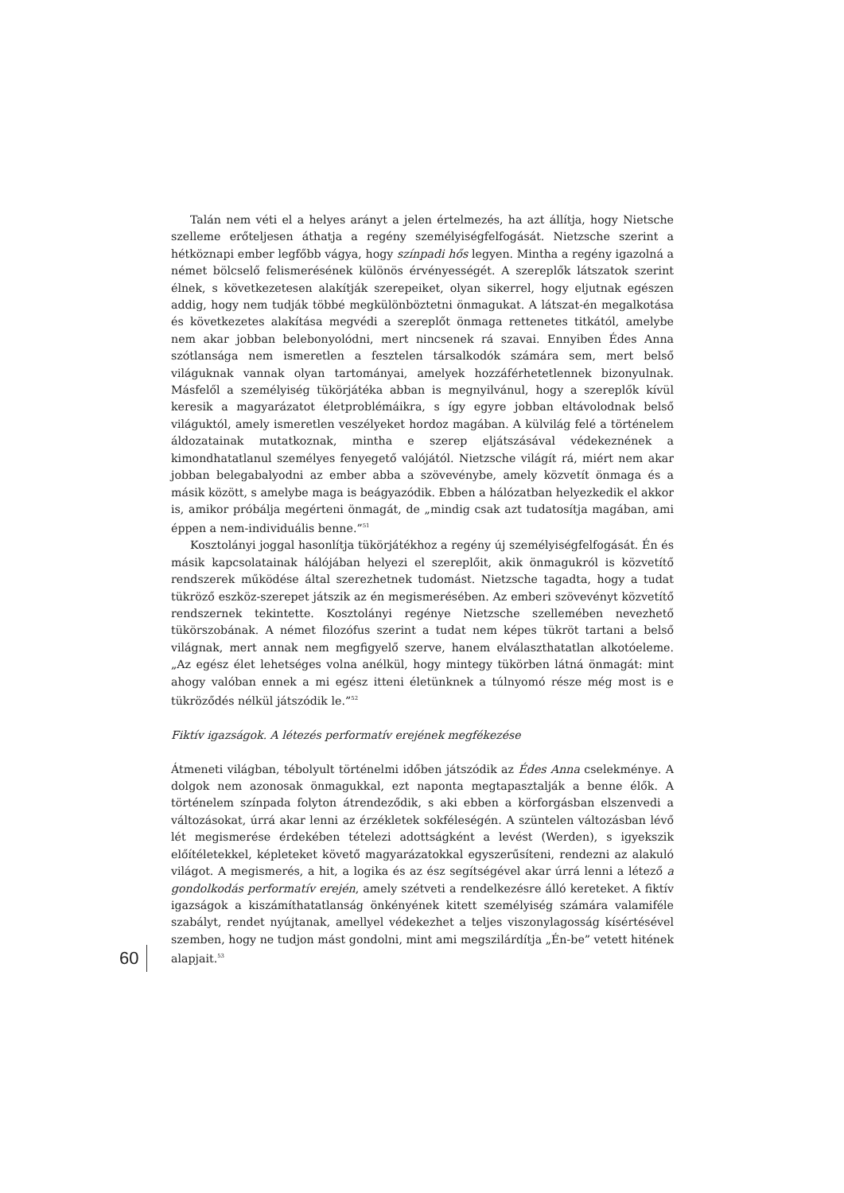Talán nem véti el a helyes arányt a jelen értelmezés, ha azt állítja, hogy Nietsche szelleme erőteljesen áthatja a regény személyiségfelfogását. Nietzsche szerint a hétköznapi ember legfőbb vágya, hogy színpadi hős legyen. Mintha a regény igazolná a német bölcselő felismerésének különös érvényességét. A szereplők látszatok szerint élnek, s következetesen alakítják szerepeiket, olyan sikerrel, hogy eljutnak egészen addig, hogy nem tudják többé megkülönböztetni önmagukat. A látszat-én megalkotása és következetes alakítása megvédi a szereplőt önmaga rettenetes titkától, amelybe nem akar jobban belebonyolódni, mert nincsenek rá szavai. Ennyiben Édes Anna szótlansága nem ismeretlen a fesztelen társalkodók számára sem, mert belső világuknak vannak olyan tartományai, amelyek hozzáférhetetlennek bizonyulnak. Másfelől a személyiség tükörjátéka abban is megnyilvánul, hogy a szereplők kívül keresik a magyarázatot életproblémáikra, s így egyre jobban eltávolodnak belső világuktól, amely ismeretlen veszélyeket hordoz magában. A külvilág felé a történelem áldozatainak mutatkoznak, mintha e szerep eljátszásával védekeznének a kimondhatatlanul személyes fenyegető valójától. Nietzsche világít rá, miért nem akar jobban belegabalyodni az ember abba a szövevénybe, amely közvetít önmaga és a másik között, s amelybe maga is beágyazódik. Ebben a hálózatban helyezkedik el akkor is, amikor próbálja megérteni önmagát, de „mindig csak azt tudatosítja magában, ami éppen a nem-individuális benne.”<sup>51</sup>
Kosztolányi joggal hasonlítja tükörjátékhoz a regény új személyiségfelfogását. Én és másik kapcsolatainak hálójában helyezi el szereplőit, akik önmagukról is közvetítő rendszerek működése által szerezhetnek tudomást. Nietzsche tagadta, hogy a tudat tükröző eszköz-szerepet játszik az én megismerésében. Az emberi szövevényt közvetítő rendszernek tekintette. Kosztolányi regénye Nietzsche szellemében nevezhető tükörszobának. A német filozófus szerint a tudat nem képes tükröt tartani a belső világnak, mert annak nem megfigyelő szerve, hanem elválaszthatatlan alkotóeleme. „Az egész élet lehetséges volna anélkül, hogy mintegy tükörben látná önmagát: mint ahogy valóban ennek a mi egész itteni életünknek a túlnyomó része még most is e tükröződés nélkül játszódik le.”<sup>52</sup>
Fiktív igazságok. A létezés performatív erejének megfékezése
Átmeneti világban, tébolyult történelmi időben játszódik az Édes Anna cselekménye. A dolgok nem azonosak önmagukkal, ezt naponta megtapasztalják a benne élők. A történelem színpada folyton átrendeződik, s aki ebben a körforgásban elszenvedi a változásokat, úrrá akar lenni az érzékletek sokféleségén. A szüntelen változásban lévő lét megismerése érdekében tételezi adottságként a levést (Werden), s igyekszik előítéletekkel, képleteket követő magyarázatokkal egyszerűsíteni, rendezni az alakuló világot. A megismerés, a hit, a logika és az ész segítségével akar úrrá lenni a létező a gondolkodás performatív erején, amely szétveti a rendelkezésre álló kereteket. A fiktív igazságok a kiszámíthatatlanság önkényének kitett személyiség számára valamiféle szabályt, rendet nyújtanak, amellyel védekezhet a teljes viszonylagosság kísértésével szemben, hogy ne tudjon mást gondolni, mint ami megszilárdítja „Én-be” vetett hitének alapjait.<sup>53</sup>
60